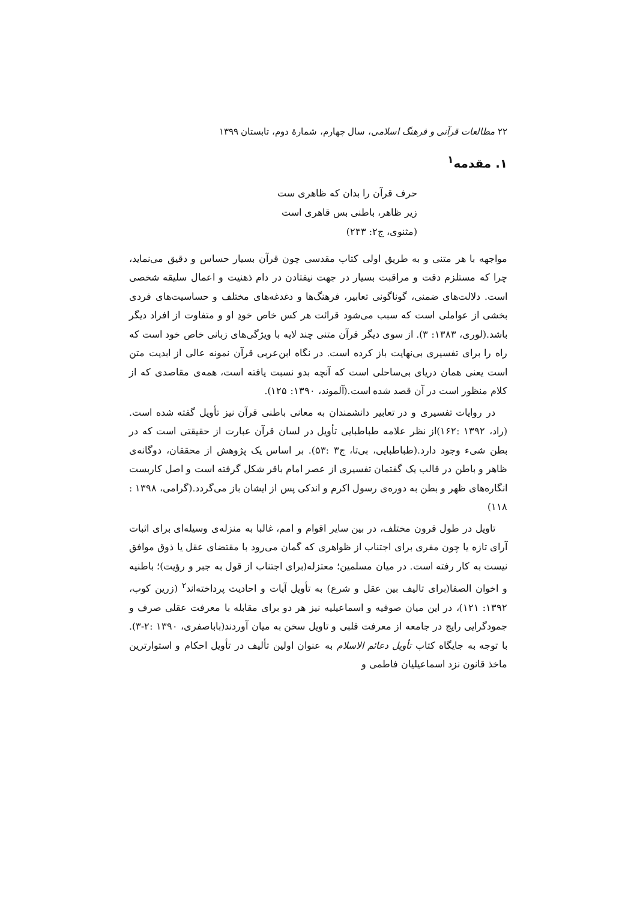۲۲ مطالعات قرآنی و فرهنگ اسلامی، سال چهارم، شمارهٔ دوم، تابستان ۱۳۹۹
۱. مقدمه<sup>۱</sup>
حرف قرآن را بدان که ظاهری ست
زیر ظاهر، باطنی بس قاهری است
(مثنوی، ج۲: ۲۴۳)
مواجهه با هر متنی و به طریق اولی کتاب مقدسی چون قرآن بسیار حساس و دقیق می‌نماید، چرا که مستلزم دقت و مراقبت بسیار در جهت نیفتادن در دام ذهنیت و اعمال سلیقه شخصی است. دلالت‌های ضمنی، گوناگونی تعابیر، فرهنگ‌ها و دغدغه‌های مختلف و حساسیت‌های فردی بخشی از عواملی است که سبب می‌شود قرائت هر کس خاص خودِ او و متفاوت از افراد دیگر باشد.(لوری، ۱۳۸۳: ۳). از سوی دیگر قرآن متنی چند لایه با ویژگی‌های زبانی خاص خود است که راه را برای تفسیری بی‌نهایت باز کرده است. در نگاه ابن‌عربی قرآن نمونه عالی از ابدیت متن است یعنی همان دریای بی‌ساحلی است که آنچه بدو نسبت یافته است، همه‌ی مقاصدی که از کلام منظور است در آن قصد شده است.(آلموند، ۱۳۹۰: ۱۲۵).
در روایات تفسیری و در تعابیر دانشمندان به معانی باطنی قرآن نیز تأویل گفته شده است.(راد، ۱۳۹۲ :۱۶۲)از نظر علامه طباطبایی تأویل در لسان قرآن عبارت از حقیقتی است که در بطن شیء وجود دارد.(طباطبایی، بی‌تا، ج۳ :۵۳). بر اساس یک پژوهش از محققان، دوگانه‌ی ظاهر و باطن در قالب یک گفتمان تفسیری از عصر امام باقر شکل گرفته است و اصل کاربست انگاره‌های ظهر و بطن به دوره‌ی رسول اکرم و اندکی پس از ایشان باز می‌گردد.(گرامی، ۱۳۹۸ : ۱۱۸)
تاویل در طول قرون مختلف، در بین سایر اقوام و امم، غالبا به منزله‌ی وسیله‌ای برای اثبات آرای تازه یا چون مفری برای اجتناب از ظواهری که گمان می‌رود با مقتضای عقل یا ذوق موافق نیست به کار رفته است. در میان مسلمین؛ معتزله(برای اجتناب از قول به جبر و رؤیت)؛ باطنیه و اخوان الصفا(برای تالیف بین عقل و شرع) به تأویل آیات و احادیث پرداخته‌اند<sup>۲</sup> (زرین کوب، ۱۳۹۲: ۱۲۱)، در این میان صوفیه و اسماعیلیه نیز هر دو برای مقابله با معرفت عقلی صرف و جمودگرایی رایج در جامعه از معرفت قلبی و تاویل سخن به میان آوردند(باباصفری، ۱۳۹۰ :۲-۳). با توجه به جایگاه کتاب تأویل دعائم الاسلام به عنوان اولین تألیف در تأویل احکام و استوارترین ماخذ قانون نزد اسماعیلیان فاطمی و